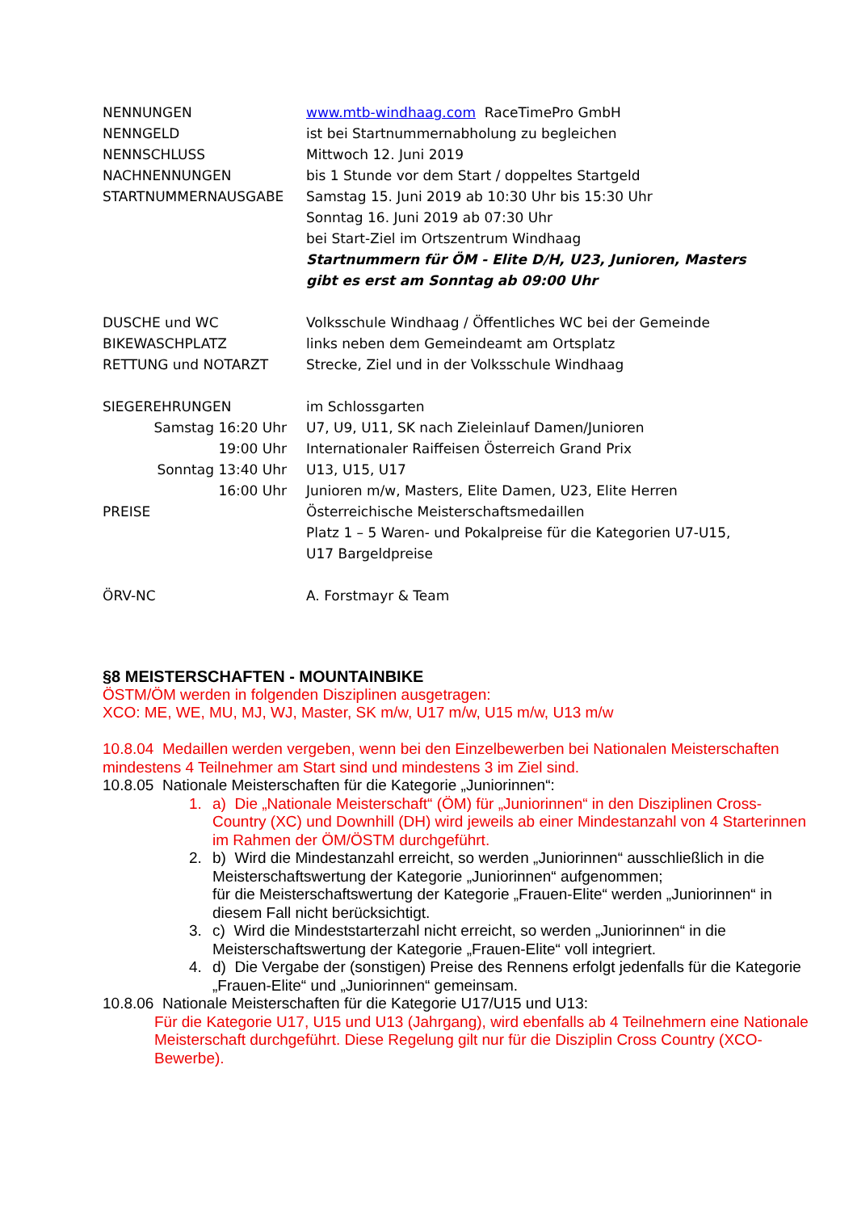NENNUNGEN www.mtb-windhaag.com RaceTimePro GmbH
NENNGELD ist bei Startnummernabholung zu begleichen
NENNSCHLUSS Mittwoch 12. Juni 2019
NACHNENNUNGEN bis 1 Stunde vor dem Start / doppeltes Startgeld
STARTNUMMERNAUSGABE Samstag 15. Juni 2019 ab 10:30 Uhr bis 15:30 Uhr
Sonntag 16. Juni 2019 ab 07:30 Uhr
bei Start-Ziel im Ortszentrum Windhaag
Startnummern für ÖM - Elite D/H, U23, Junioren, Masters
gibt es erst am Sonntag ab 09:00 Uhr
DUSCHE und WC Volksschule Windhaag / Öffentliches WC bei der Gemeinde
BIKEWASCHPLATZ links neben dem Gemeindeamt am Ortsplatz
RETTUNG und NOTARZT Strecke, Ziel und in der Volksschule Windhaag
SIEGEREHRUNGEN im Schlossgarten
Samstag 16:20 Uhr U7, U9, U11, SK nach Zieleinlauf Damen/Junioren
19:00 Uhr Internationaler Raiffeisen Österreich Grand Prix
Sonntag 13:40 Uhr U13, U15, U17
16:00 Uhr Junioren m/w, Masters, Elite Damen, U23, Elite Herren
PREISE Österreichische Meisterschaftsmedaillen
Platz 1 – 5 Waren- und Pokalpreise für die Kategorien U7-U15,
U17 Bargeldpreise
ÖRV-NC A. Forstmayr & Team
§8 MEISTERSCHAFTEN - MOUNTAINBIKE
ÖSTM/ÖM werden in folgenden Disziplinen ausgetragen:
XCO: ME, WE, MU, MJ, WJ, Master, SK m/w, U17 m/w, U15 m/w, U13 m/w
10.8.04 Medaillen werden vergeben, wenn bei den Einzelbewerben bei Nationalen Meisterschaften mindestens 4 Teilnehmer am Start sind und mindestens 3 im Ziel sind.
10.8.05 Nationale Meisterschaften für die Kategorie „Juniorinnen“:
1. a) Die „Nationale Meisterschaft“ (ÖM) für „Juniorinnen“ in den Disziplinen Cross-Country (XC) und Downhill (DH) wird jeweils ab einer Mindestanzahl von 4 Starterinnen im Rahmen der ÖM/ÖSTM durchgeführt.
2. b) Wird die Mindestanzahl erreicht, so werden „Juniorinnen“ ausschließlich in die Meisterschaftswertung der Kategorie „Juniorinnen“ aufgenommen;
für die Meisterschaftswertung der Kategorie „Frauen-Elite“ werden „Juniorinnen“ in diesem Fall nicht berücksichtigt.
3. c) Wird die Mindeststarterzahl nicht erreicht, so werden „Juniorinnen“ in die Meisterschaftswertung der Kategorie „Frauen-Elite“ voll integriert.
4. d) Die Vergabe der (sonstigen) Preise des Rennens erfolgt jedenfalls für die Kategorie „Frauen-Elite“ und „Juniorinnen“ gemeinsam.
10.8.06 Nationale Meisterschaften für die Kategorie U17/U15 und U13:
Für die Kategorie U17, U15 und U13 (Jahrgang), wird ebenfalls ab 4 Teilnehmern eine Nationale Meisterschaft durchgeführt. Diese Regelung gilt nur für die Disziplin Cross Country (XCO-Bewerbe).